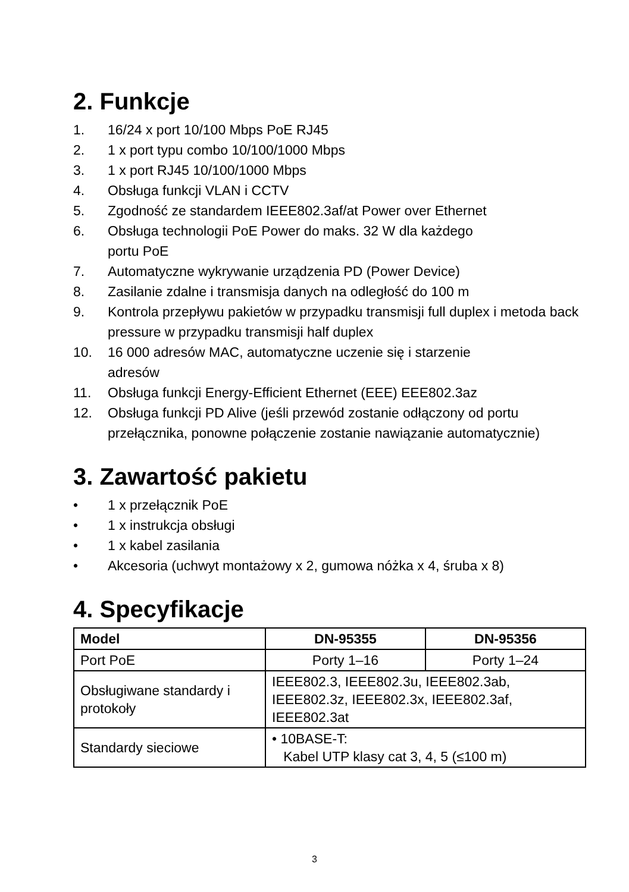2. Funkcje
1. 16/24 x port 10/100 Mbps PoE RJ45
2. 1 x port typu combo 10/100/1000 Mbps
3. 1 x port RJ45 10/100/1000 Mbps
4. Obsługa funkcji VLAN i CCTV
5. Zgodność ze standardem IEEE802.3af/at Power over Ethernet
6. Obsługa technologii PoE Power do maks. 32 W dla każdego
portu PoE
7. Automatyczne wykrywanie urządzenia PD (Power Device)
8. Zasilanie zdalne i transmisja danych na odległość do 100 m
9. Kontrola przepływu pakietów w przypadku transmisji full duplex i metoda back pressure w przypadku transmisji half duplex
10. 16 000 adresów MAC, automatyczne uczenie się i starzenie
adresów
11. Obsługa funkcji Energy-Efficient Ethernet (EEE) EEE802.3az
12. Obsługa funkcji PD Alive (jeśli przewód zostanie odłączony od portu przełącznika, ponowne połączenie zostanie nawiązanie automatycznie)
3. Zawartość pakietu
• 1 x przełącznik PoE
• 1 x instrukcja obsługi
• 1 x kabel zasilania
• Akcesoria (uchwyt montażowy x 2, gumowa nóżka x 4, śruba x 8)
4. Specyfikacje
| Model | DN-95355 | DN-95356 |
| --- | --- | --- |
| Port PoE | Porty 1–16 | Porty 1–24 |
| Obsługiwane standardy i protokoły | IEEE802.3, IEEE802.3u, IEEE802.3ab, IEEE802.3z, IEEE802.3x, IEEE802.3af, IEEE802.3at | |
| Standardy sieciowe | • 10BASE-T: Kabel UTP klasy cat 3, 4, 5 (≤100 m) | |
3